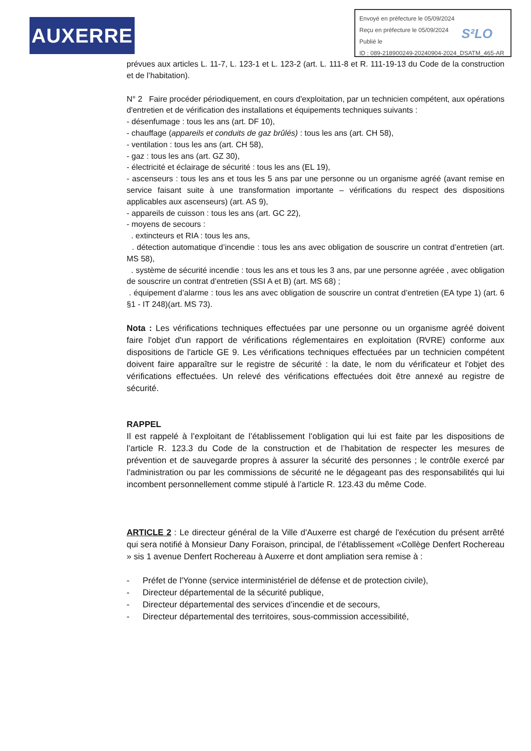AUXERRE
Envoyé en préfecture le 05/09/2024
Reçu en préfecture le 05/09/2024
Publié le
ID : 089-218900249-20240904-2024_DSATM_465-AR
S²LO
prévues aux articles L. 11-7, L. 123-1 et L. 123-2 (art. L. 111-8 et R. 111-19-13 du Code de la construction et de l’habitation).
N° 2 Faire procéder périodiquement, en cours d'exploitation, par un technicien compétent, aux opérations d'entretien et de vérification des installations et équipements techniques suivants :
- désenfumage : tous les ans (art. DF 10),
- chauffage (appareils et conduits de gaz brûlés) : tous les ans (art. CH 58),
- ventilation : tous les ans (art. CH 58),
- gaz : tous les ans (art. GZ 30),
- électricité et éclairage de sécurité : tous les ans (EL 19),
- ascenseurs : tous les ans et tous les 5 ans par une personne ou un organisme agréé (avant remise en service faisant suite à une transformation importante – vérifications du respect des dispositions applicables aux ascenseurs) (art. AS 9),
- appareils de cuisson : tous les ans (art. GC 22),
- moyens de secours :
. extincteurs et RIA : tous les ans,
. détection automatique d’incendie : tous les ans avec obligation de souscrire un contrat d’entretien (art. MS 58),
. système de sécurité incendie : tous les ans et tous les 3 ans, par une personne agréée , avec obligation de souscrire un contrat d’entretien (SSI A et B) (art. MS 68) ;
. équipement d’alarme : tous les ans avec obligation de souscrire un contrat d’entretien (EA type 1) (art. 6 §1 - IT 248)(art. MS 73).
Nota : Les vérifications techniques effectuées par une personne ou un organisme agréé doivent faire l'objet d'un rapport de vérifications réglementaires en exploitation (RVRE) conforme aux dispositions de l'article GE 9. Les vérifications techniques effectuées par un technicien compétent doivent faire apparaître sur le registre de sécurité : la date, le nom du vérificateur et l'objet des vérifications effectuées. Un relevé des vérifications effectuées doit être annexé au registre de sécurité.
RAPPEL
Il est rappelé à l’exploitant de l’établissement l’obligation qui lui est faite par les dispositions de l’article R. 123.3 du Code de la construction et de l’habitation de respecter les mesures de prévention et de sauvegarde propres à assurer la sécurité des personnes ; le contrôle exercé par l’administration ou par les commissions de sécurité ne le dégageant pas des responsabilités qui lui incombent personnellement comme stipulé à l’article R. 123.43 du même Code.
ARTICLE 2 : Le directeur général de la Ville d'Auxerre est chargé de l'exécution du présent arrêté qui sera notifié à Monsieur Dany Foraison, principal, de l’établissement «Collège Denfert Rochereau » sis 1 avenue Denfert Rochereau à Auxerre et dont ampliation sera remise à :
- Préfet de l'Yonne (service interministériel de défense et de protection civile),
- Directeur départemental de la sécurité publique,
- Directeur départemental des services d’incendie et de secours,
- Directeur départemental des territoires, sous-commission accessibilité,